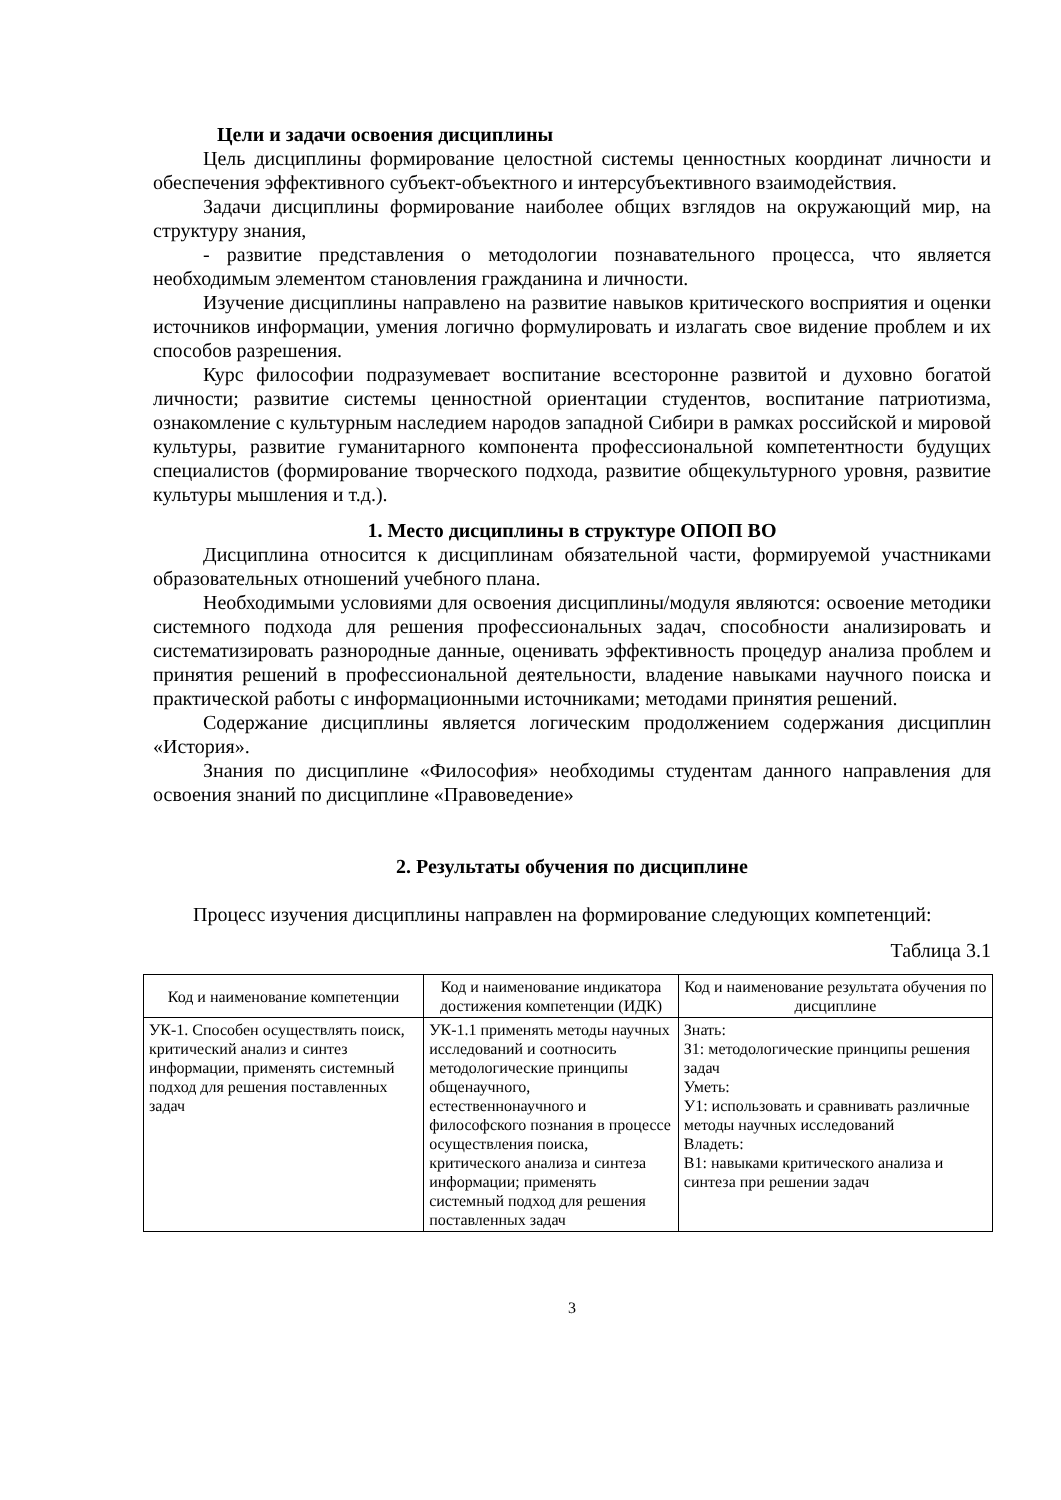Цели и задачи освоения дисциплины
Цель дисциплины формирование целостной системы ценностных координат личности и обеспечения эффективного субъект-объектного и интерсубъективного взаимодействия.
Задачи дисциплины формирование наиболее общих взглядов на окружающий мир, на структуру знания,
- развитие представления о методологии познавательного процесса, что является необходимым элементом становления гражданина и личности.
Изучение дисциплины направлено на развитие навыков критического восприятия и оценки источников информации, умения логично формулировать и излагать свое видение проблем и их способов разрешения.
Курс философии подразумевает воспитание всесторонне развитой и духовно богатой личности; развитие системы ценностной ориентации студентов, воспитание патриотизма, ознакомление с культурным наследием народов западной Сибири в рамках российской и мировой культуры, развитие гуманитарного компонента профессиональной компетентности будущих специалистов (формирование творческого подхода, развитие общекультурного уровня, развитие культуры мышления и т.д.).
1. Место дисциплины в структуре ОПОП ВО
Дисциплина относится к дисциплинам обязательной части, формируемой участниками образовательных отношений учебного плана.
Необходимыми условиями для освоения дисциплины/модуля являются: освоение методики системного подхода для решения профессиональных задач, способности анализировать и систематизировать разнородные данные, оценивать эффективность процедур анализа проблем и принятия решений в профессиональной деятельности, владение навыками научного поиска и практической работы с информационными источниками; методами принятия решений.
Содержание дисциплины является логическим продолжением содержания дисциплин «История».
Знания по дисциплине «Философия» необходимы студентам данного направления для освоения знаний по дисциплине «Правоведение»
2. Результаты обучения по дисциплине
Процесс изучения дисциплины направлен на формирование следующих компетенций:
Таблица 3.1
| Код и наименование компетенции | Код и наименование индикатора достижения компетенции (ИДК) | Код и наименование результата обучения по дисциплине |
| --- | --- | --- |
| УК-1. Способен осуществлять поиск, критический анализ и синтез информации, применять системный подход для решения поставленных задач | УК-1.1 применять методы научных исследований и соотносить методологические принципы общенаучного, естественнонаучного и философского познания в процессе осуществления поиска, критического анализа и синтеза информации; применять системный подход для решения поставленных задач | Знать: З1: методологические принципы решения задач Уметь: У1: использовать и сравнивать различные методы научных исследований Владеть: В1: навыками критического анализа и синтеза при решении задач |
3